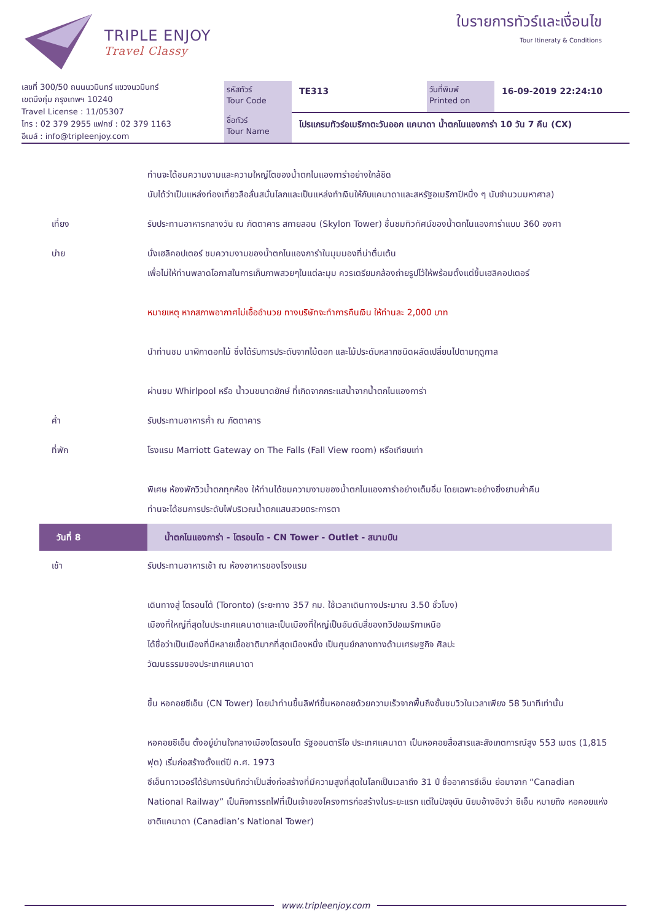TRIPLE ENJOY
Travel Classy
ใบรายการทัวร์และเงื่อนไข
Tour Itineraty & Conditions
เลขที่ 300/50 ถนนนวมินทร์ แขวงนวมินทร์
เขตบึงกุ่ม กรุงเทพฯ 10240
Travel License : 11/05307
โทร : 02 379 2955 แฟกซ์ : 02 379 1163
อีเมล์ : info@tripleenjoy.com
รหัสทัวร์
Tour Code
TE313
วันที่พิมพ์
Printed on
16-09-2019 22:24:10
ชื่อทัวร์
Tour Name
โปรแกรมทัวร์อเมริกาตะวันออก แคนาดา น้ำตกไนแองการ่า 10 วัน 7 คืน (CX)
| | ท่านจะได้ชมความงามและความใหญ่โตของน้ำตกไนแองการ่าอย่างใกล้ชิด นับได้ว่าเป็นแหล่งท่องเที่ยวลือลั่นสนั่นโลกและเป็นแหล่งทำเงินให้กับแคนาดาและสหรัฐอเมริกาปีหนึ่ง ๆ นับจำนวนมหาศาล) |
| เที่ยง | รับประทานอาหารกลางวัน ณ ภัตตาคาร สกายลอน (Skylon Tower) ชื่นชมทิวทัศน์ของน้ำตกไนแองการ่าแบบ 360 องศา |
| บ่าย | นั่งเฮลิคอปเตอร์ ชมความงามของน้ำตกไนแองการ่าในมุมมองที่น่าตื่นเต้น เพื่อไม่ให้ท่านพลาดโอกาสในการเก็บภาพสวยๆในแต่ละมุม ควรเตรียมกล้องถ่ายรูปไว้ให้พร้อมตั้งแต่ขึ้นเฮลิคอปเตอร์ หมายเหตุ หากสภาพอากาศไม่เอื้ออำนวย ทางบริษัทจะทำการคืนเงิน ให้ท่านละ 2,000 บาท นำท่านชม นาฬิกาดอกไม้ ซึ่งได้รับการประดับจากไม้ดอก และไม้ประดับหลากชนิดผลัดเปลี่ยนไปตามฤดูกาล ผ่านชม Whirlpool หรือ น้ำวนขนาดยักษ์ ที่เกิดจากกระแสน้ำจากน้ำตกไนแองการ่า |
| ค่ำ | รับประทานอาหารค่ำ ณ ภัตตาคาร |
| ที่พัก | โรงแรม Marriott Gateway on The Falls (Fall View room) หรือเทียบเท่า พิเศษ ห้องพักวิวน้ำตกทุกห้อง ให้ท่านได้ชมความงามของน้ำตกไนแองการ่าอย่างเต็มอิ่ม โดยเฉพาะอย่างยิ่งยามค่ำคืน ท่านจะได้ชมการประดับไฟบริเวณน้ำตกแสนสวยตระการตา |
| วันที่ 8 | น้ำตกไนแองการ่า - โตรอนโต - CN Tower - Outlet - สนามบิน |
| เช้า | รับประทานอาหารเช้า ณ ห้องอาหารของโรงแรม เดินทางสู่ โตรอนโต้ (Toronto) (ระยะทาง 357 กม. ใช้เวลาเดินทางประมาณ 3.50 ชั่วโมง) เมืองที่ใหญ่ที่สุดในประเทศแคนาดาและเป็นเมืองที่ใหญ่เป็นอันดับสี่ของทวีปอเมริกาเหนือ ได้ชื่อว่าเป็นเมืองที่มีหลายเชื้อชาติมากที่สุดเมืองหนึ่ง เป็นศูนย์กลางทางด้านเศรษฐกิจ ศิลปะ วัฒนธรรมของประเทศแคนาดา ขึ้น หอคอยซีเอ็น (CN Tower) โดยนำท่านขึ้นลิฟท์ขึ้นหอคอยด้วยความเร็วจากพื้นถึงชั้นชมวิวในเวลาเพียง 58 วินาทีเท่านั้น หอคอยซีเอ็น ตั้งอยู่ย่านใจกลางเมืองโตรอนโต รัฐออนตาริโอ ประเทศแคนาดา เป็นหอคอยสื่อสารและสังเกตการณ์สูง 553 เมตร (1,815 ฟุต) เริ่มก่อสร้างตั้งแต่ปี ค.ศ. 1973 ซีเอ็นทาวเวอร์ได้รับการบันทึกว่าเป็นสิ่งก่อสร้างที่มีความสูงที่สุดในโลกเป็นเวลาถึง 31 ปี ชื่ออาคารซีเอ็น ย่อมาจาก “Canadian National Railway” เป็นกิจการรถไฟที่เป็นเจ้าของโครงการก่อสร้างในระยะแรก แต่ในปัจจุบัน นิยมอ้างอิงว่า ซีเอ็น หมายถึง หอคอยแห่งชาติแคนาดา (Canadian’s National Tower) |
www.tripleenjoy.com